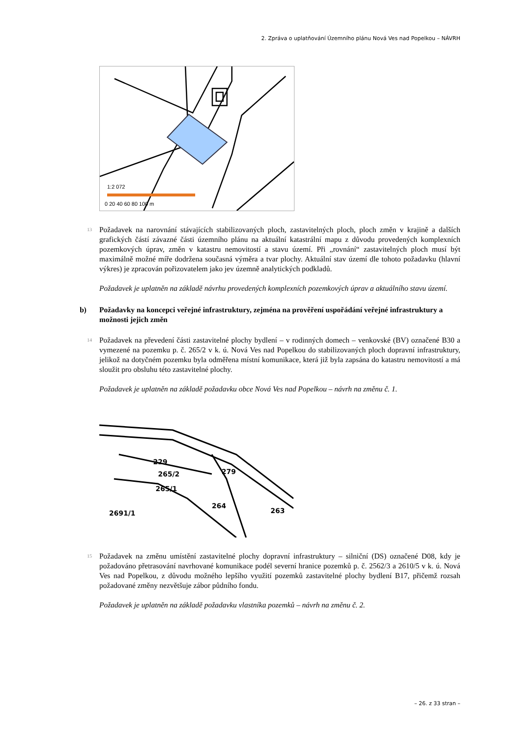2. Zpráva o uplatňování Územního plánu Nová Ves nad Popelkou – NÁVRH
1:2 072
0 20 40 60 80 100 m
13
Požadavek na narovnání stávajících stabilizovaných ploch, zastavitelných ploch, ploch změn v krajině a dalších grafických částí závazné části územního plánu na aktuální katastrální mapu z důvodu provedených komplexních pozemkových úprav, změn v katastru nemovitostí a stavu území. Při „rovnání“ zastavitelných ploch musí být maximálně možné míře dodržena současná výměra a tvar plochy. Aktuální stav území dle tohoto požadavku (hlavní výkres) je zpracován pořizovatelem jako jev územně analytických podkladů.
Požadavek je uplatněn na základě návrhu provedených komplexních pozemkových úprav a aktuálního stavu území.
b) Požadavky na koncepci veřejné infrastruktury, zejména na prověření uspořádání veřejné infrastruktury a možnosti jejich změn
14
Požadavek na převedení části zastavitelné plochy bydlení – v rodinných domech – venkovské (BV) označené B30 a vymezené na pozemku p. č. 265/2 v k. ú. Nová Ves nad Popelkou do stabilizovaných ploch dopravní infrastruktury, jelikož na dotyčném pozemku byla odměřena místní komunikace, která již byla zapsána do katastru nemovitostí a má sloužit pro obsluhu této zastavitelné plochy.
Požadavek je uplatněn na základě požadavku obce Nová Ves nad Popelkou – návrh na změnu č. 1.
229
265/2
279
265/1
264
263
2691/1
15
Požadavek na změnu umístění zastavitelné plochy dopravní infrastruktury – silniční (DS) označené D08, kdy je požadováno přetrasování navrhované komunikace podél severní hranice pozemků p. č. 2562/3 a 2610/5 v k. ú. Nová Ves nad Popelkou, z důvodu možného lepšího využití pozemků zastavitelné plochy bydlení B17, přičemž rozsah požadované změny nezvětšuje zábor půdního fondu.
Požadavek je uplatněn na základě požadavku vlastníka pozemků – návrh na změnu č. 2.
– 26. z 33 stran –